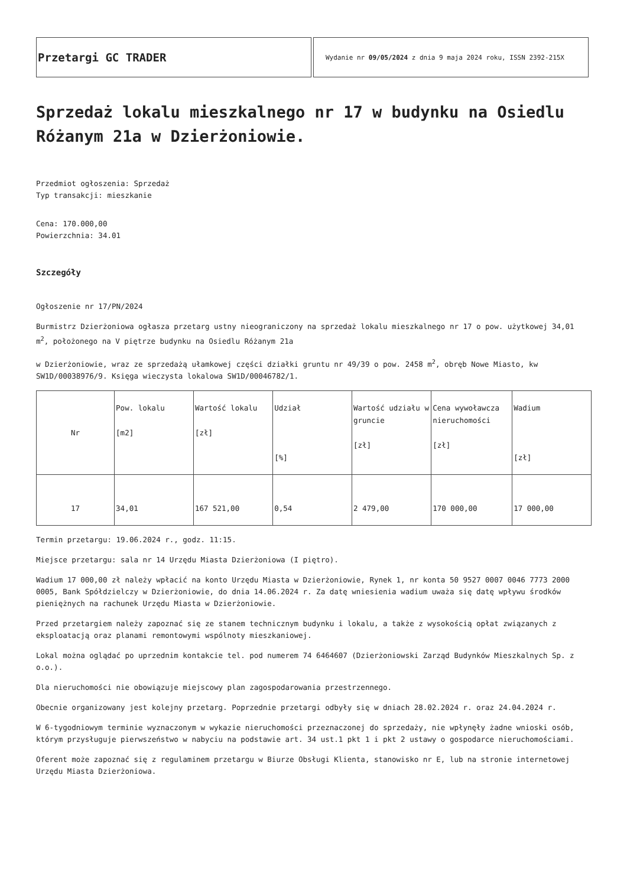Przetargi GC TRADER
Wydanie nr 09/05/2024 z dnia 9 maja 2024 roku, ISSN 2392-215X
Sprzedaż lokalu mieszkalnego nr 17 w budynku na Osiedlu Różanym 21a w Dzierżoniowie.
Przedmiot ogłoszenia: Sprzedaż
Typ transakcji: mieszkanie
Cena: 170.000,00
Powierzchnia: 34.01
Szczegóły
Ogłoszenie nr 17/PN/2024
Burmistrz Dzierżoniowa ogłasza przetarg ustny nieograniczony na sprzedaż lokalu mieszkalnego nr 17 o pow. użytkowej 34,01 m<sup>2</sup>, położonego na V piętrze budynku na Osiedlu Różanym 21a
w Dzierżoniowie, wraz ze sprzedażą ułamkowej części działki gruntu nr 49/39 o pow. 2458 m<sup>2</sup>, obręb Nowe Miasto, kw SW1D/00038976/9. Księga wieczysta lokalowa SW1D/00046782/1.
| Nr | Pow. lokalu [m2] | Wartość lokalu [zł] | Udział [%] | Wartość udziału w gruncie [zł] | Cena wywoławcza nieruchomości [zł] | Wadium [zł] |
| 17 | 34,01 | 167 521,00 | 0,54 | 2 479,00 | 170 000,00 | 17 000,00 |
Termin przetargu: 19.06.2024 r., godz. 11:15.
Miejsce przetargu: sala nr 14 Urzędu Miasta Dzierżoniowa (I piętro).
Wadium 17 000,00 zł należy wpłacić na konto Urzędu Miasta w Dzierżoniowie, Rynek 1, nr konta 50 9527 0007 0046 7773 2000 0005, Bank Spółdzielczy w Dzierżoniowie, do dnia 14.06.2024 r. Za datę wniesienia wadium uważa się datę wpływu środków pieniężnych na rachunek Urzędu Miasta w Dzierżoniowie.
Przed przetargiem należy zapoznać się ze stanem technicznym budynku i lokalu, a także z wysokością opłat związanych z eksploatacją oraz planami remontowymi wspólnoty mieszkaniowej.
Lokal można oglądać po uprzednim kontakcie tel. pod numerem 74 6464607 (Dzierżoniowski Zarząd Budynków Mieszkalnych Sp. z o.o.).
Dla nieruchomości nie obowiązuje miejscowy plan zagospodarowania przestrzennego.
Obecnie organizowany jest kolejny przetarg. Poprzednie przetargi odbyły się w dniach 28.02.2024 r. oraz 24.04.2024 r.
W 6-tygodniowym terminie wyznaczonym w wykazie nieruchomości przeznaczonej do sprzedaży, nie wpłynęły żadne wnioski osób, którym przysługuje pierwszeństwo w nabyciu na podstawie art. 34 ust.1 pkt 1 i pkt 2 ustawy o gospodarce nieruchomościami.
Oferent może zapoznać się z regulaminem przetargu w Biurze Obsługi Klienta, stanowisko nr E, lub na stronie internetowej Urzędu Miasta Dzierżoniowa.